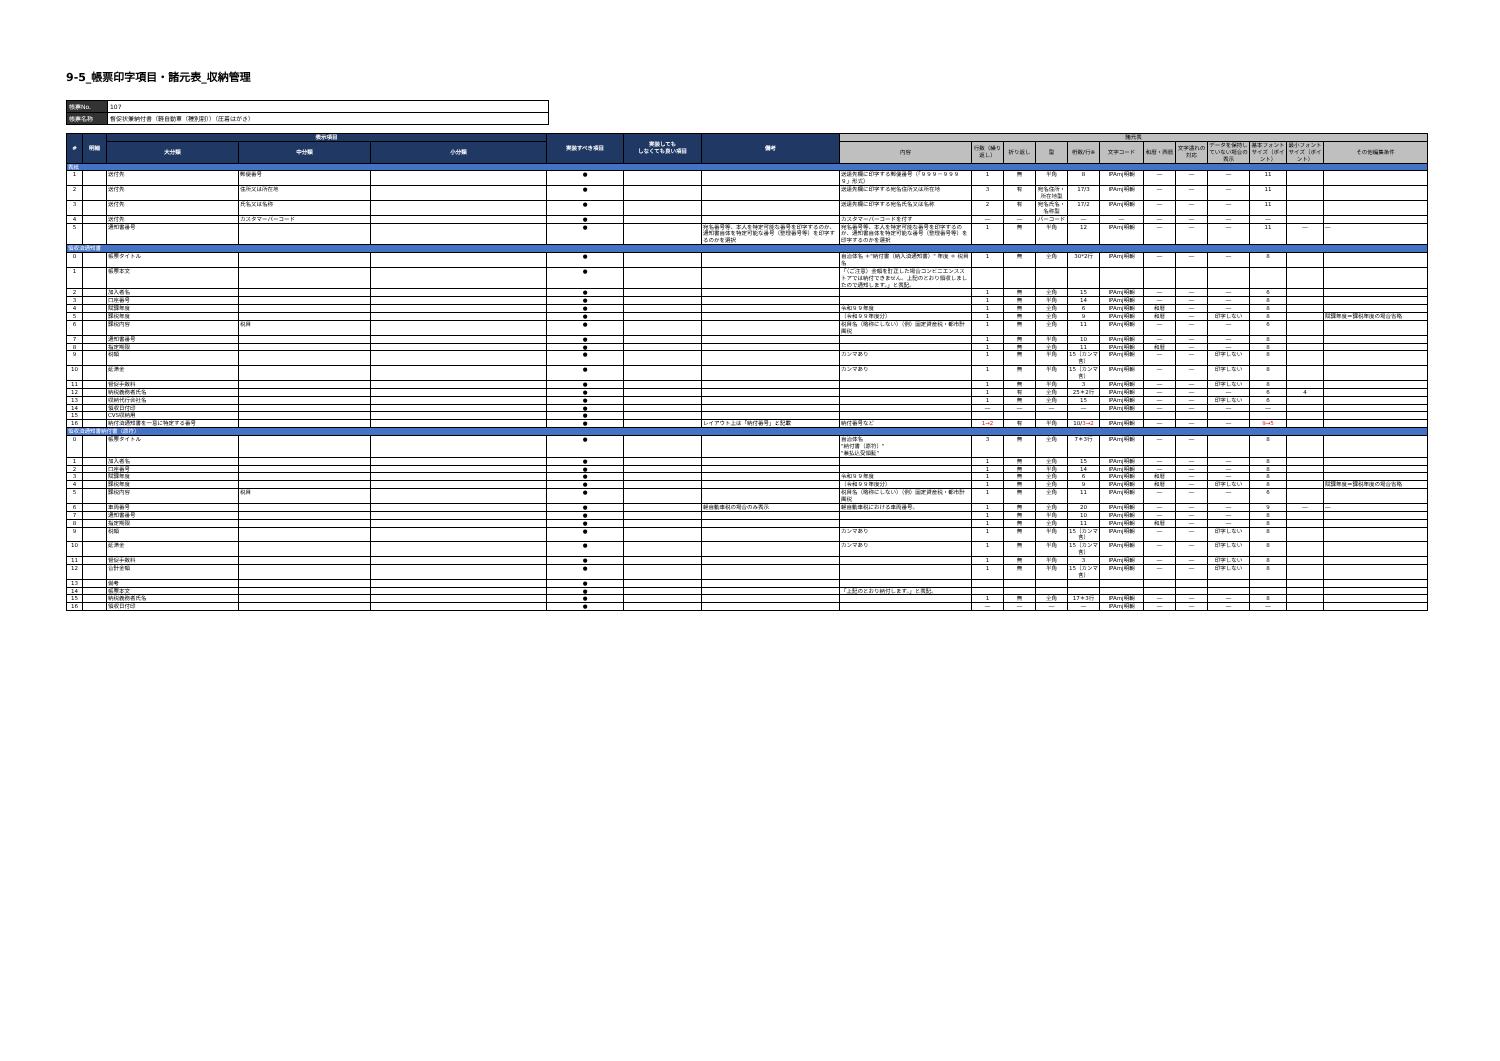9-5_帳票印字項目・諸元表_収納管理
| 帳票No. | 107 |
| 帳票名称 | 督促状兼納付書（軽自動車（種別割））（圧着はがき） |
| # | 明細 | 表示項目 | | | 実装すべき項目 | 実装しても しなくても良い項目 | 備考 | 諸元表 | | | | | | | | | | | |
| --- | --- | --- | --- | --- | --- | --- | --- | --- | --- | --- | --- | --- | --- | --- | --- | --- | --- | --- | --- |
| | | 大分類 | 中分類 | 小分類 | | | | 内容 | 行数（繰り返し） | 折り返し | 型 | 桁数/行※ | 文字コード | 和暦・西暦 | 文字溢れの対応 | データを保持していない場合の表示 | 基本フォントサイズ（ポイント） | 最小フォントサイズ（ポイント） | その他編集条件 |
| 表紙 | | | | | | | | | | | | | | | | | | | |
| 1 | | 送付先 | 郵便番号 | | ● | | | 送達先欄に印字する郵便番号（「９９９－９９９９」形式） | 1 | 無 | 半角 | 8 | IPAmj明朝 | ― | ― | ― | 11 | | |
| 2 | | 送付先 | 住所又は所在地 | | ● | | | 送達先欄に印字する宛名住所又は所在地 | 3 | 有 | 宛名住所・所在地型 | 17/3 | IPAmj明朝 | ― | ― | ― | 11 | | |
| 3 | | 送付先 | 氏名又は名称 | | ● | | | 送達先欄に印字する宛名氏名又は名称 | 2 | 有 | 宛名氏名・名称型 | 17/2 | IPAmj明朝 | ― | ― | ― | 11 | | |
| 4 | | 送付先 | カスタマーバーコード | | ● | | | カスタマーバーコードを付す | ― | ― | バーコード | ― | ― | ― | ― | ― | ― | | |
| 5 | | 通知書番号 | | | ● | | 宛名番号等、本人を特定可能な番号を印字するのか、通知書自体を特定可能な番号（整理番号等）を印字するのかを選択 | 宛名番号等、本人を特定可能な番号を印字するのか、通知書自体を特定可能な番号（整理番号等）を印字するのかを選択 | 1 | 無 | 半角 | 12 | IPAmj明朝 | ― | ― | ― | 11 | ― | ― |
| 領収済通知書 | | | | | | | | | | | | | | | | | | | |
| 0 | | 帳票タイトル | | | ● | | | 自治体名 ＋"納付書（納入済通知書）" 年度 ＋ 税目名 | 1 | 無 | 全角 | 30*2行 | IPAmj明朝 | ― | ― | ― | 8 | | |
| 1 | | 帳票本文 | | | ● | | | 「（ご注意）金額を訂正した場合コンビニエンスストアでは納付できません。上記のとおり領収しましたので通知します。」と表記。 | | | | | | | | | | | |
| 2 | | 加入者名 | | | ● | | | | 1 | 無 | 全角 | 15 | IPAmj明朝 | ― | ― | ― | 6 | | |
| 3 | | 口座番号 | | | ● | | | | 1 | 無 | 半角 | 14 | IPAmj明朝 | ― | ― | ― | 8 | | |
| 4 | | 賦課年度 | | | ● | | | 令和９９年度 | 1 | 無 | 全角 | 6 | IPAmj明朝 | 和暦 | ― | ― | 8 | | |
| 5 | | 課税年度 | | | ● | | | （令和９９年度分） | 1 | 無 | 全角 | 9 | IPAmj明朝 | 和暦 | ― | 印字しない | 8 | | 賦課年度＝課税年度の場合省略 |
| 6 | | 課税内容 | 税目 | | ● | | | 税目名（略称にしない）（例）固定資産税・都市計画税 | 1 | 無 | 全角 | 11 | IPAmj明朝 | ― | ― | ― | 6 | | |
| 7 | | 通知書番号 | | | ● | | | | 1 | 無 | 半角 | 10 | IPAmj明朝 | ― | ― | ― | 8 | | |
| 8 | | 指定期限 | | | ● | | | | 1 | 無 | 全角 | 11 | IPAmj明朝 | 和暦 | ― | ― | 8 | | |
| 9 | | 税額 | | | ● | | | カンマあり | 1 | 無 | 半角 | 15（カンマ含） | IPAmj明朝 | ― | ― | 印字しない | 8 | | |
| 10 | | 延滞金 | | | ● | | | カンマあり | 1 | 無 | 半角 | 15（カンマ含） | IPAmj明朝 | ― | ― | 印字しない | 8 | | |
| 11 | | 督促手数料 | | | ● | | | | 1 | 無 | 半角 | 3 | IPAmj明朝 | ― | ― | 印字しない | 8 | | |
| 12 | | 納税義務者氏名 | | | ● | | | | 1 | 有 | 全角 | 25＊2行 | IPAmj明朝 | ― | ― | ― | 6 | 4 | |
| 13 | | 収納代行会社名 | | | ● | | | | 1 | 無 | 全角 | 15 | IPAmj明朝 | ― | ― | 印字しない | 6 | | |
| 14 | | 領収日付印 | | | ● | | | | ― | ― | ― | ― | IPAmj明朝 | ― | ― | ― | ― | | |
| 15 | | CVS収納用 | | | ● | | | | | | | | | | | | | | |
| 16 | | 納付済通知書を一意に特定する番号 | | | ● | | レイアウト上は「納付番号」と記載 | 納付番号など | 1→2 | 有 | 半角 | 10/ 3→2 | IPAmj明朝 | ― | ― | ― | 9→5 | | |
| 領収済通知書納付書（原符） | | | | | | | | | | | | | | | | | | | |
| 0 | | 帳票タイトル | | | ● | | | 自治体名 "納付書（原符）" "兼払込受領証" | 3 | 無 | 全角 | 7＊3行 | IPAmj明朝 | ― | ― | | 8 | | |
| 1 | | 加入者名 | | | ● | | | | 1 | 無 | 全角 | 15 | IPAmj明朝 | ― | ― | ― | 8 | | |
| 2 | | 口座番号 | | | ● | | | | 1 | 無 | 半角 | 14 | IPAmj明朝 | ― | ― | ― | 8 | | |
| 3 | | 賦課年度 | | | ● | | | 令和９９年度 | 1 | 無 | 全角 | 6 | IPAmj明朝 | 和暦 | ― | ― | 8 | | |
| 4 | | 課税年度 | | | ● | | | （令和９９年度分） | 1 | 無 | 全角 | 9 | IPAmj明朝 | 和暦 | ― | 印字しない | 8 | | 賦課年度＝課税年度の場合省略 |
| 5 | | 課税内容 | 税目 | | ● | | | 税目名（略称にしない）（例）固定資産税・都市計画税 | 1 | 無 | 全角 | 11 | IPAmj明朝 | ― | ― | ― | 6 | | |
| 6 | | 車両番号 | | | ● | | 軽自動車税の場合のみ表示 | 軽自動車税における車両番号。 | 1 | 無 | 全角 | 20 | IPAmj明朝 | ― | ― | ― | 9 | ― | ― |
| 7 | | 通知書番号 | | | ● | | | | 1 | 無 | 半角 | 10 | IPAmj明朝 | ― | ― | ― | 8 | | |
| 8 | | 指定期限 | | | ● | | | | 1 | 無 | 全角 | 11 | IPAmj明朝 | 和暦 | ― | ― | 8 | | |
| 9 | | 税額 | | | ● | | | カンマあり | 1 | 無 | 半角 | 15（カンマ含） | IPAmj明朝 | ― | ― | 印字しない | 8 | | |
| 10 | | 延滞金 | | | ● | | | カンマあり | 1 | 無 | 半角 | 15（カンマ含） | IPAmj明朝 | ― | ― | 印字しない | 8 | | |
| 11 | | 督促手数料 | | | ● | | | | 1 | 無 | 半角 | 3 | IPAmj明朝 | ― | ― | 印字しない | 8 | | |
| 12 | | 合計金額 | | | ● | | | | 1 | 無 | 半角 | 15（カンマ含） | IPAmj明朝 | ― | ― | 印字しない | 8 | | |
| 13 | | 備考 | | | ● | | | | | | | | | | | | | | |
| 14 | | 帳票本文 | | | ● | | | 「上記のとおり納付します。」と表記。 | | | | | | | | | | | |
| 15 | | 納税義務者氏名 | | | ● | | | | 1 | 無 | 全角 | 17＊3行 | IPAmj明朝 | ― | ― | ― | 8 | | |
| 16 | | 領収日付印 | | | ● | | | | ― | ― | ― | ― | IPAmj明朝 | ― | ― | ― | ― | | |